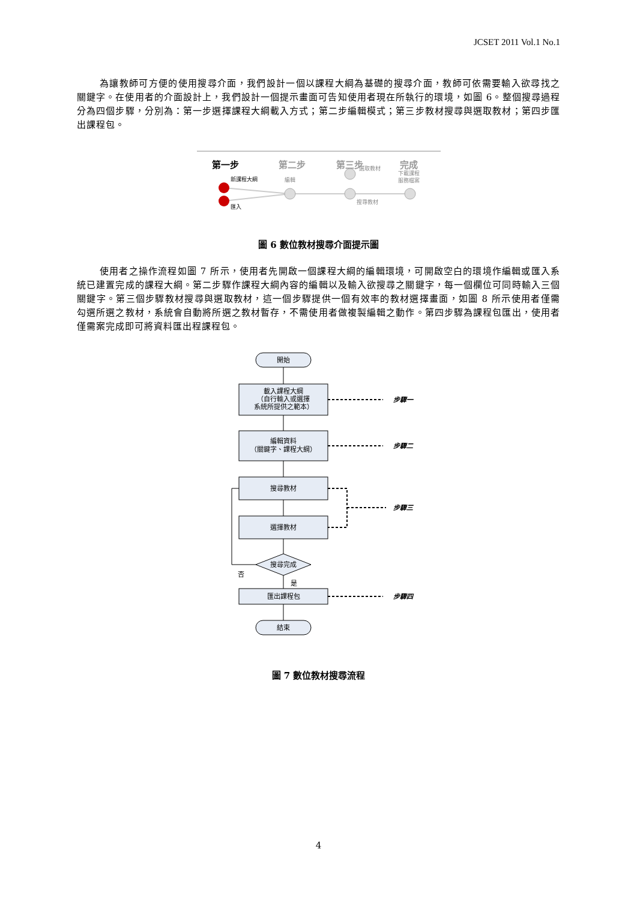JCSET 2011 Vol.1 No.1
為讓教師可方便的使用搜尋介面，我們設計一個以課程大綱為基礎的搜尋介面，教師可依需要輸入欲尋找之關鍵字。在使用者的介面設計上，我們設計一個提示畫面可告知使用者現在所執行的環境，如圖 6。整個搜尋過程分為四個步驟，分別為：第一步選擇課程大綱載入方式；第二步編輯模式；第三步教材搜尋與選取教材；第四步匯出課程包。
第一步
第二步
第三步
完成
新課程大綱
匯入
編輯
選取教材
搜尋教材
下載課程
服務檔案
圖 6 數位教材搜尋介面提示圖
使用者之操作流程如圖 7 所示，使用者先開啟一個課程大綱的編輯環境，可開啟空白的環境作編輯或匯入系統已建置完成的課程大綱。第二步驟作課程大綱內容的編輯以及輸入欲搜尋之關鍵字，每一個欄位可同時輸入三個關鍵字。第三個步驟教材搜尋與選取教材，這一個步驟提供一個有效率的教材選擇畫面，如圖 8 所示使用者僅需勾選所選之教材，系統會自動將所選之教材暫存，不需使用者做複製編輯之動作。第四步驟為課程包匯出，使用者僅需案完成即可將資料匯出程課程包。
開始
載入課程大綱
（自行輸入或選擇
系統所提供之範本）
編輯資料
（關鍵字、課程大綱）
搜尋教材
選擇教材
搜尋完成
匯出課程包
結束
否
是
步驟一
步驟二
步驟三
步驟四
圖 7 數位教材搜尋流程
4